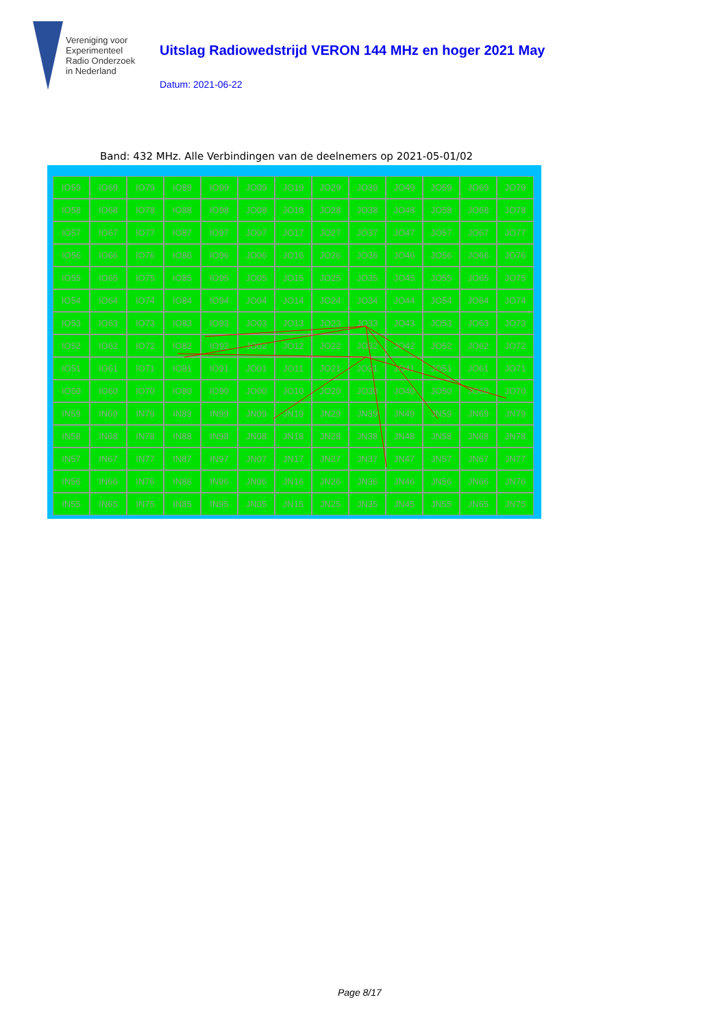Vereniging voor Experimenteel Radio Onderzoek in Nederland
Uitslag Radiowedstrijd VERON 144 MHz en hoger 2021 May
Datum: 2021-06-22
Band: 432 MHz. Alle Verbindingen van de deelnemers op 2021-05-01/02
IO59 IO69 IO79 IO89 IO99 JO09 JO19 JO29 JO39 JO49 JO59 JO69 JO79 IO58 IO68 IO78 IO88 IO98 JO08 JO18 JO28 JO38 JO48 JO58 JO68 JO78 IO57 IO67 IO77 IO87 IO97 JO07 JO17 JO27 JO37 JO47 JO57 JO67 JO77 IO56 IO66 IO76 IO86 IO96 JO06 JO16 JO26 JO36 JO46 JO56 JO66 JO76 IO55 IO65 IO75 IO85 IO95 JO05 JO15 JO25 JO35 JO45 JO55 JO65 JO75 IO54 IO64 IO74 IO84 IO94 JO04 JO14 JO24 JO34 JO44 JO54 JO64 JO74 IO53 IO63 IO73 IO83 IO93 JO03 JO13 JO23 JO33 JO43 JO53 JO63 JO73 IO52 IO62 IO72 IO82 IO92 JO02 JO12 JO22 JO32 JO42 JO52 JO62 JO72 IO51 IO61 IO71 IO81 IO91 JO01 JO11 JO21 JO31 JO41 JO51 JO61 JO71 IO50 IO60 IO70 IO80 IO90 JO00 JO10 JO20 JO30 JO40 JO50 JO60 JO70 IN59 IN69 IN79 IN89 IN99 JN09 JN19 JN29 JN39 JN49 JN59 JN69 JN79 IN58 IN68 IN78 IN88 IN98 JN08 JN18 JN28 JN38 JN48 JN58 JN68 JN78 IN57 IN67 IN77 IN87 IN97 JN07 JN17 JN27 JN37 JN47 JN57 JN67 JN77 IN56 IN66 IN76 IN86 IN96 JN06 JN16 JN26 JN36 JN46 JN56 JN66 JN76 IN55 IN65 IN75 IN85 IN95 JN05 JN15 JN25 JN35 JN45 JN55 JN65 JN75
Page 8/17